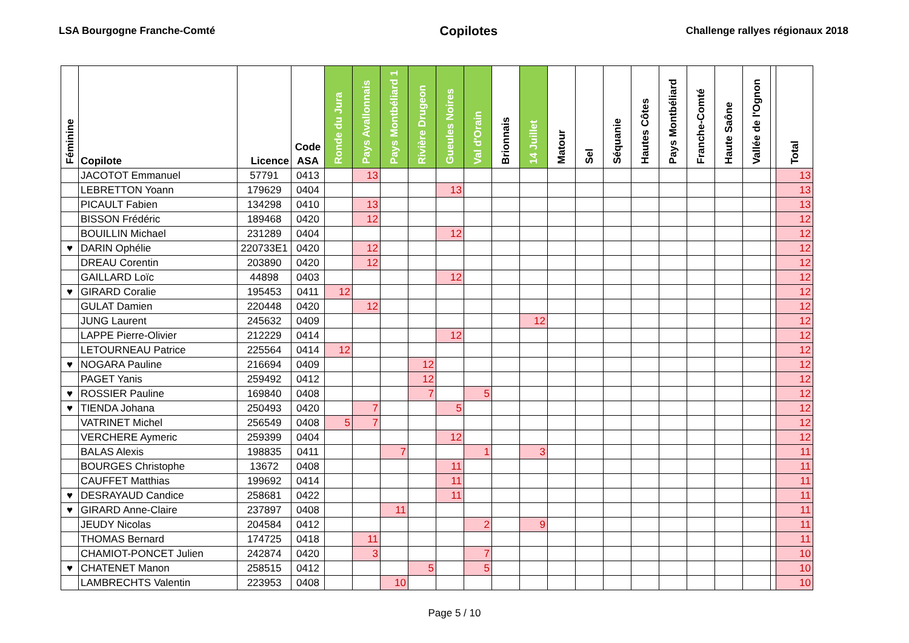LSA Bourgogne Franche-Comté Copilotes Challenge rallyes régionaux 2018
| Féminine | Copilote | Licence | Code ASA | Ronde du Jura | Pays Avallonnais | Pays Montbéliard 1 | Rivière Drugeon | Gueules Noires | Val d'Orain | Brionnais | 14 Juillet | Matour | Sel | Séquanie | Hautes Côtes | Pays Montbéliard | Franche-Comté | Haute Saône | Vallée de l'Ognon | | Total |
| --- | --- | --- | --- | --- | --- | --- | --- | --- | --- | --- | --- | --- | --- | --- | --- | --- | --- | --- | --- | --- | --- |
| | JACOTOT Emmanuel | 57791 | 0413 | | 13 | | | | | | | | | | | | | | | | 13 |
| | LEBRETTON Yoann | 179629 | 0404 | | | | | 13 | | | | | | | | | | | | | 13 |
| | PICAULT Fabien | 134298 | 0410 | | 13 | | | | | | | | | | | | | | | | 13 |
| | BISSON Frédéric | 189468 | 0420 | | 12 | | | | | | | | | | | | | | | | 12 |
| | BOUILLIN Michael | 231289 | 0404 | | | | | 12 | | | | | | | | | | | | | 12 |
| ♥ | DARIN Ophélie | 220733E1 | 0420 | | 12 | | | | | | | | | | | | | | | | 12 |
| | DREAU Corentin | 203890 | 0420 | | 12 | | | | | | | | | | | | | | | | 12 |
| | GAILLARD Loïc | 44898 | 0403 | | | | | 12 | | | | | | | | | | | | | 12 |
| ♥ | GIRARD Coralie | 195453 | 0411 | 12 | | | | | | | | | | | | | | | | | 12 |
| | GULAT Damien | 220448 | 0420 | | 12 | | | | | | | | | | | | | | | | 12 |
| | JUNG Laurent | 245632 | 0409 | | | | | | | | 12 | | | | | | | | | | 12 |
| | LAPPE Pierre-Olivier | 212229 | 0414 | | | | | 12 | | | | | | | | | | | | | 12 |
| | LETOURNEAU Patrice | 225564 | 0414 | 12 | | | | | | | | | | | | | | | | | 12 |
| ♥ | NOGARA Pauline | 216694 | 0409 | | | | 12 | | | | | | | | | | | | | | 12 |
| | PAGET Yanis | 259492 | 0412 | | | | 12 | | | | | | | | | | | | | | 12 |
| ♥ | ROSSIER Pauline | 169840 | 0408 | | | | 7 | | 5 | | | | | | | | | | | | 12 |
| ♥ | TIENDA Johana | 250493 | 0420 | | 7 | | | 5 | | | | | | | | | | | | | 12 |
| | VATRINET Michel | 256549 | 0408 | 5 | 7 | | | | | | | | | | | | | | | | 12 |
| | VERCHERE Aymeric | 259399 | 0404 | | | | | 12 | | | | | | | | | | | | | 12 |
| | BALAS Alexis | 198835 | 0411 | | | 7 | | | 1 | | 3 | | | | | | | | | | 11 |
| | BOURGES Christophe | 13672 | 0408 | | | | | 11 | | | | | | | | | | | | | 11 |
| | CAUFFET Matthias | 199692 | 0414 | | | | | 11 | | | | | | | | | | | | | 11 |
| ♥ | DESRAYAUD Candice | 258681 | 0422 | | | | | 11 | | | | | | | | | | | | | 11 |
| ♥ | GIRARD Anne-Claire | 237897 | 0408 | | | 11 | | | | | | | | | | | | | | | 11 |
| | JEUDY Nicolas | 204584 | 0412 | | | | | | 2 | | 9 | | | | | | | | | | 11 |
| | THOMAS Bernard | 174725 | 0418 | | 11 | | | | | | | | | | | | | | | | 11 |
| | CHAMIOT-PONCET Julien | 242874 | 0420 | | 3 | | | | 7 | | | | | | | | | | | | 10 |
| ♥ | CHATENET Manon | 258515 | 0412 | | | | 5 | | 5 | | | | | | | | | | | | 10 |
| | LAMBRECHTS Valentin | 223953 | 0408 | | | 10 | | | | | | | | | | | | | | | 10 |
Page 5 / 10